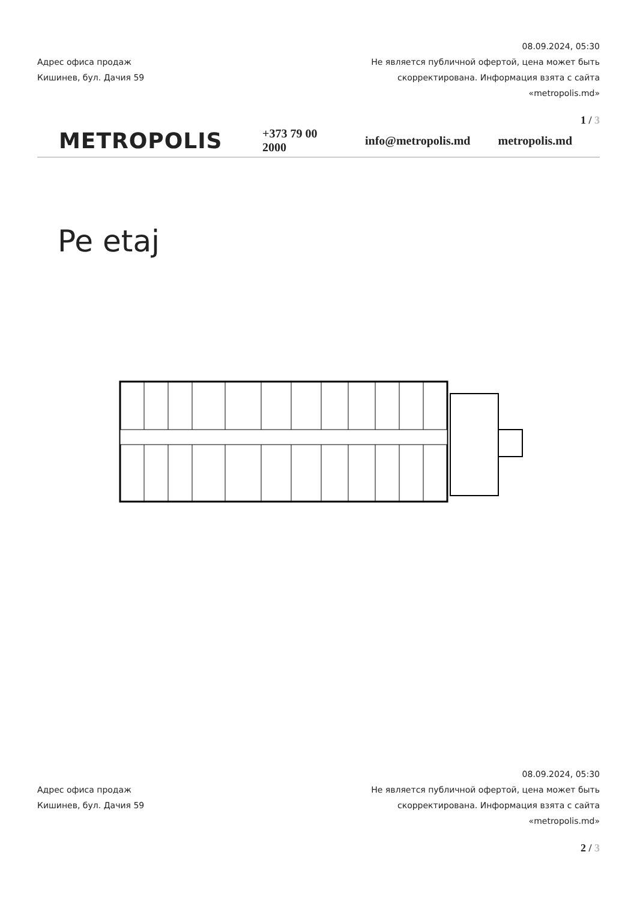Адрес офиса продаж
Кишинев, бул. Дачия 59
08.09.2024, 05:30
Не является публичной офертой, цена может быть скорректирована. Информация взята с сайта «metropolis.md»
1 / 3
METROPOLIS
+373 79 00 2000 info@metropolis.md metropolis.md
Pe etaj
Адрес офиса продаж
Кишинев, бул. Дачия 59
08.09.2024, 05:30
Не является публичной офертой, цена может быть скорректирована. Информация взята с сайта «metropolis.md»
2 / 3